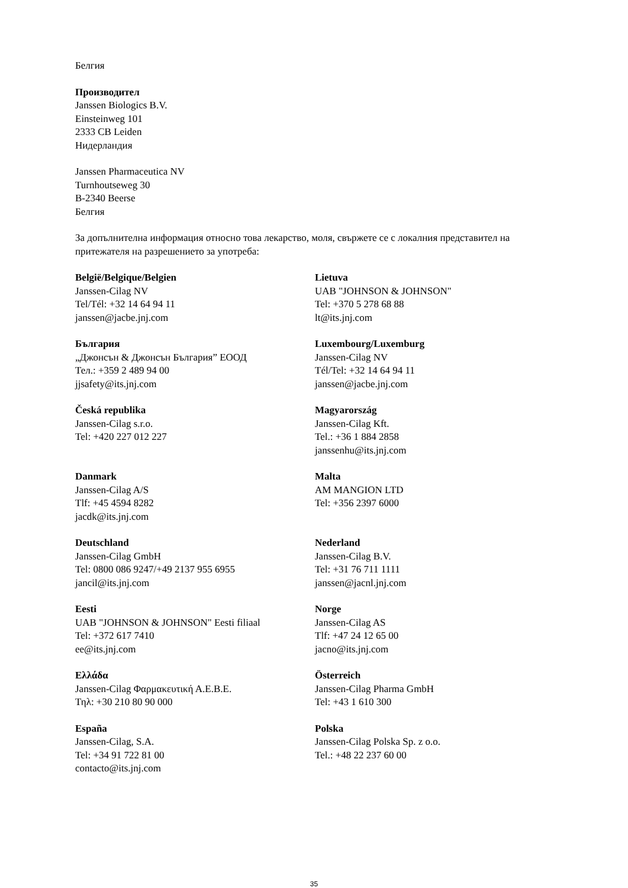Белгия
Производител
Janssen Biologics B.V.
Einsteinweg 101
2333 CB Leiden
Нидерландия
Janssen Pharmaceutica NV
Turnhoutseweg 30
B-2340 Beerse
Белгия
За допълнителна информация относно това лекарство, моля, свържете се с локалния представител на притежателя на разрешението за употреба:
| België/Belgique/Belgien Janssen-Cilag NV Tel/Tél: +32 14 64 94 11 janssen@jacbe.jnj.com | Lietuva UAB "JOHNSON & JOHNSON" Tel: +370 5 278 68 88 lt@its.jnj.com |
| България „Джонсън & Джонсън България” ЕООД Тел.: +359 2 489 94 00 jjsafety@its.jnj.com | Luxembourg/Luxemburg Janssen-Cilag NV Tél/Tel: +32 14 64 94 11 janssen@jacbe.jnj.com |
| Česká republika Janssen-Cilag s.r.o. Tel: +420 227 012 227 | Magyarország Janssen-Cilag Kft. Tel.: +36 1 884 2858 janssenhu@its.jnj.com |
| Danmark Janssen-Cilag A/S Tlf: +45 4594 8282 jacdk@its.jnj.com | Malta AM MANGION LTD Tel: +356 2397 6000 |
| Deutschland Janssen-Cilag GmbH Tel: 0800 086 9247/+49 2137 955 6955 jancil@its.jnj.com | Nederland Janssen-Cilag B.V. Tel: +31 76 711 1111 janssen@jacnl.jnj.com |
| Eesti UAB "JOHNSON & JOHNSON" Eesti filiaal Tel: +372 617 7410 ee@its.jnj.com | Norge Janssen-Cilag AS Tlf: +47 24 12 65 00 jacno@its.jnj.com |
| Ελλάδα Janssen-Cilag Φαρμακευτική Α.Ε.Β.Ε. Τηλ: +30 210 80 90 000 | Österreich Janssen-Cilag Pharma GmbH Tel: +43 1 610 300 |
| España Janssen-Cilag, S.A. Tel: +34 91 722 81 00 contacto@its.jnj.com | Polska Janssen-Cilag Polska Sp. z o.o. Tel.: +48 22 237 60 00 |
35